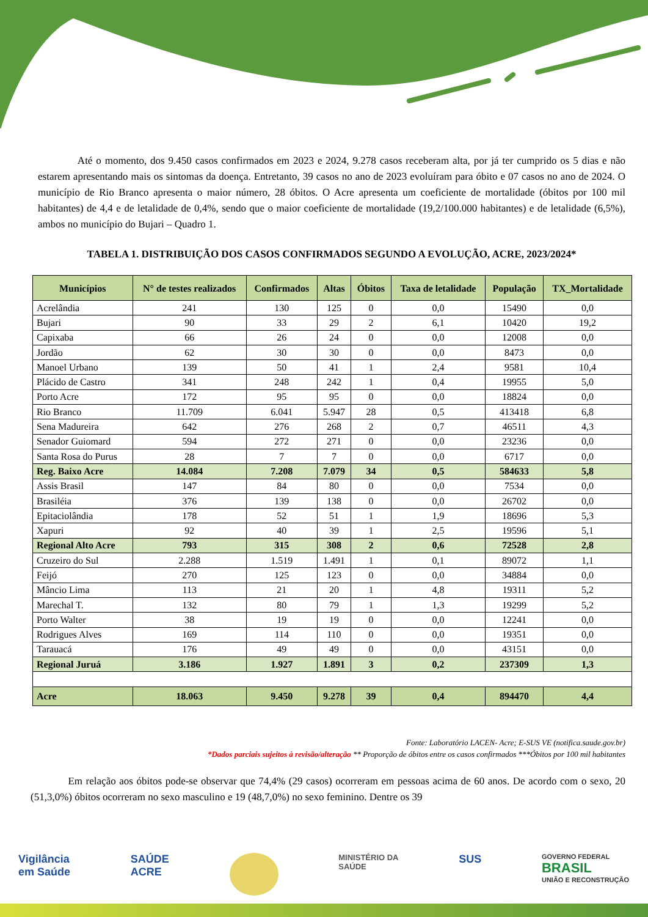Até o momento, dos 9.450 casos confirmados em 2023 e 2024, 9.278 casos receberam alta, por já ter cumprido os 5 dias e não estarem apresentando mais os sintomas da doença. Entretanto, 39 casos no ano de 2023 evoluíram para óbito e 07 casos no ano de 2024. O município de Rio Branco apresenta o maior número, 28 óbitos. O Acre apresenta um coeficiente de mortalidade (óbitos por 100 mil habitantes) de 4,4 e de letalidade de 0,4%, sendo que o maior coeficiente de mortalidade (19,2/100.000 habitantes) e de letalidade (6,5%), ambos no município do Bujari – Quadro 1.
TABELA 1. DISTRIBUIÇÃO DOS CASOS CONFIRMADOS SEGUNDO A EVOLUÇÃO, ACRE, 2023/2024*
| Municípios | N° de testes realizados | Confirmados | Altas | Óbitos | Taxa de letalidade | População | TX_Mortalidade |
| --- | --- | --- | --- | --- | --- | --- | --- |
| Acrelândia | 241 | 130 | 125 | 0 | 0,0 | 15490 | 0,0 |
| Bujari | 90 | 33 | 29 | 2 | 6,1 | 10420 | 19,2 |
| Capixaba | 66 | 26 | 24 | 0 | 0,0 | 12008 | 0,0 |
| Jordão | 62 | 30 | 30 | 0 | 0,0 | 8473 | 0,0 |
| Manoel Urbano | 139 | 50 | 41 | 1 | 2,4 | 9581 | 10,4 |
| Plácido de Castro | 341 | 248 | 242 | 1 | 0,4 | 19955 | 5,0 |
| Porto Acre | 172 | 95 | 95 | 0 | 0,0 | 18824 | 0,0 |
| Rio Branco | 11.709 | 6.041 | 5.947 | 28 | 0,5 | 413418 | 6,8 |
| Sena Madureira | 642 | 276 | 268 | 2 | 0,7 | 46511 | 4,3 |
| Senador Guiomard | 594 | 272 | 271 | 0 | 0,0 | 23236 | 0,0 |
| Santa Rosa do Purus | 28 | 7 | 7 | 0 | 0,0 | 6717 | 0,0 |
| Reg. Baixo Acre | 14.084 | 7.208 | 7.079 | 34 | 0,5 | 584633 | 5,8 |
| Assis Brasil | 147 | 84 | 80 | 0 | 0,0 | 7534 | 0,0 |
| Brasiléia | 376 | 139 | 138 | 0 | 0,0 | 26702 | 0,0 |
| Epitaciolândia | 178 | 52 | 51 | 1 | 1,9 | 18696 | 5,3 |
| Xapuri | 92 | 40 | 39 | 1 | 2,5 | 19596 | 5,1 |
| Regional Alto Acre | 793 | 315 | 308 | 2 | 0,6 | 72528 | 2,8 |
| Cruzeiro do Sul | 2.288 | 1.519 | 1.491 | 1 | 0,1 | 89072 | 1,1 |
| Feijó | 270 | 125 | 123 | 0 | 0,0 | 34884 | 0,0 |
| Mâncio Lima | 113 | 21 | 20 | 1 | 4,8 | 19311 | 5,2 |
| Marechal T. | 132 | 80 | 79 | 1 | 1,3 | 19299 | 5,2 |
| Porto Walter | 38 | 19 | 19 | 0 | 0,0 | 12241 | 0,0 |
| Rodrigues Alves | 169 | 114 | 110 | 0 | 0,0 | 19351 | 0,0 |
| Tarauacá | 176 | 49 | 49 | 0 | 0,0 | 43151 | 0,0 |
| Regional Juruá | 3.186 | 1.927 | 1.891 | 3 | 0,2 | 237309 | 1,3 |
| Acre | 18.063 | 9.450 | 9.278 | 39 | 0,4 | 894470 | 4,4 |
Fonte: Laboratório LACEN- Acre; E-SUS VE (notifica.saude.gov.br)
*Dados parciais sujeitos à revisão/alteração ** Proporção de óbitos entre os casos confirmados ***Óbitos por 100 mil habitantes
Em relação aos óbitos pode-se observar que 74,4% (29 casos) ocorreram em pessoas acima de 60 anos. De acordo com o sexo, 20 (51,3,0%) óbitos ocorreram no sexo masculino e 19 (48,7,0%) no sexo feminino. Dentre os 39
Vigilância
em Saúde
SAÚDE
ACRE
MINISTÉRIO DA
SAÚDE
SUS
GOVERNO FEDERAL
BRASIL
UNIÃO E RECONSTRUÇÃO